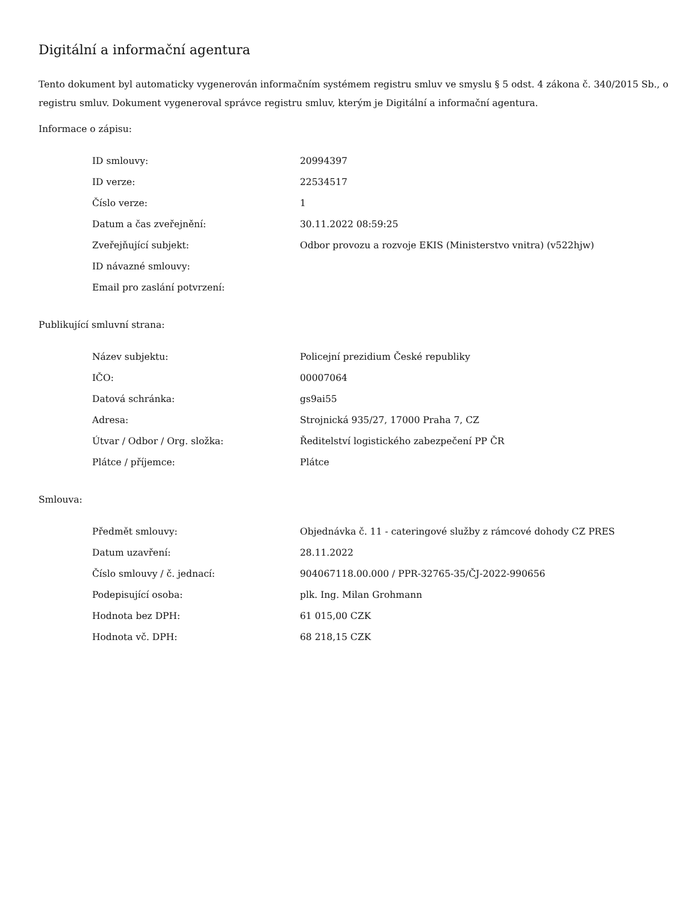Digitální a informační agentura
Tento dokument byl automaticky vygenerován informačním systémem registru smluv ve smyslu § 5 odst. 4 zákona č. 340/2015 Sb., o registru smluv. Dokument vygeneroval správce registru smluv, kterým je Digitální a informační agentura.
Informace o zápisu:
| ID smlouvy: | 20994397 |
| ID verze: | 22534517 |
| Číslo verze: | 1 |
| Datum a čas zveřejnění: | 30.11.2022 08:59:25 |
| Zveřejňující subjekt: | Odbor provozu a rozvoje EKIS (Ministerstvo vnitra) (v522hjw) |
| ID návazné smlouvy: | |
| Email pro zaslání potvrzení: | |
Publikující smluvní strana:
| Název subjektu: | Policejní prezidium České republiky |
| IČO: | 00007064 |
| Datová schránka: | gs9ai55 |
| Adresa: | Strojnická 935/27, 17000 Praha 7, CZ |
| Útvar / Odbor / Org. složka: | Ředitelství logistického zabezpečení PP ČR |
| Plátce / příjemce: | Plátce |
Smlouva:
| Předmět smlouvy: | Objednávka č. 11 - cateringové služby z rámcové dohody CZ PRES |
| Datum uzavření: | 28.11.2022 |
| Číslo smlouvy / č. jednací: | 904067118.00.000 / PPR-32765-35/ČJ-2022-990656 |
| Podepisující osoba: | plk. Ing. Milan Grohmann |
| Hodnota bez DPH: | 61 015,00 CZK |
| Hodnota vč. DPH: | 68 218,15 CZK |